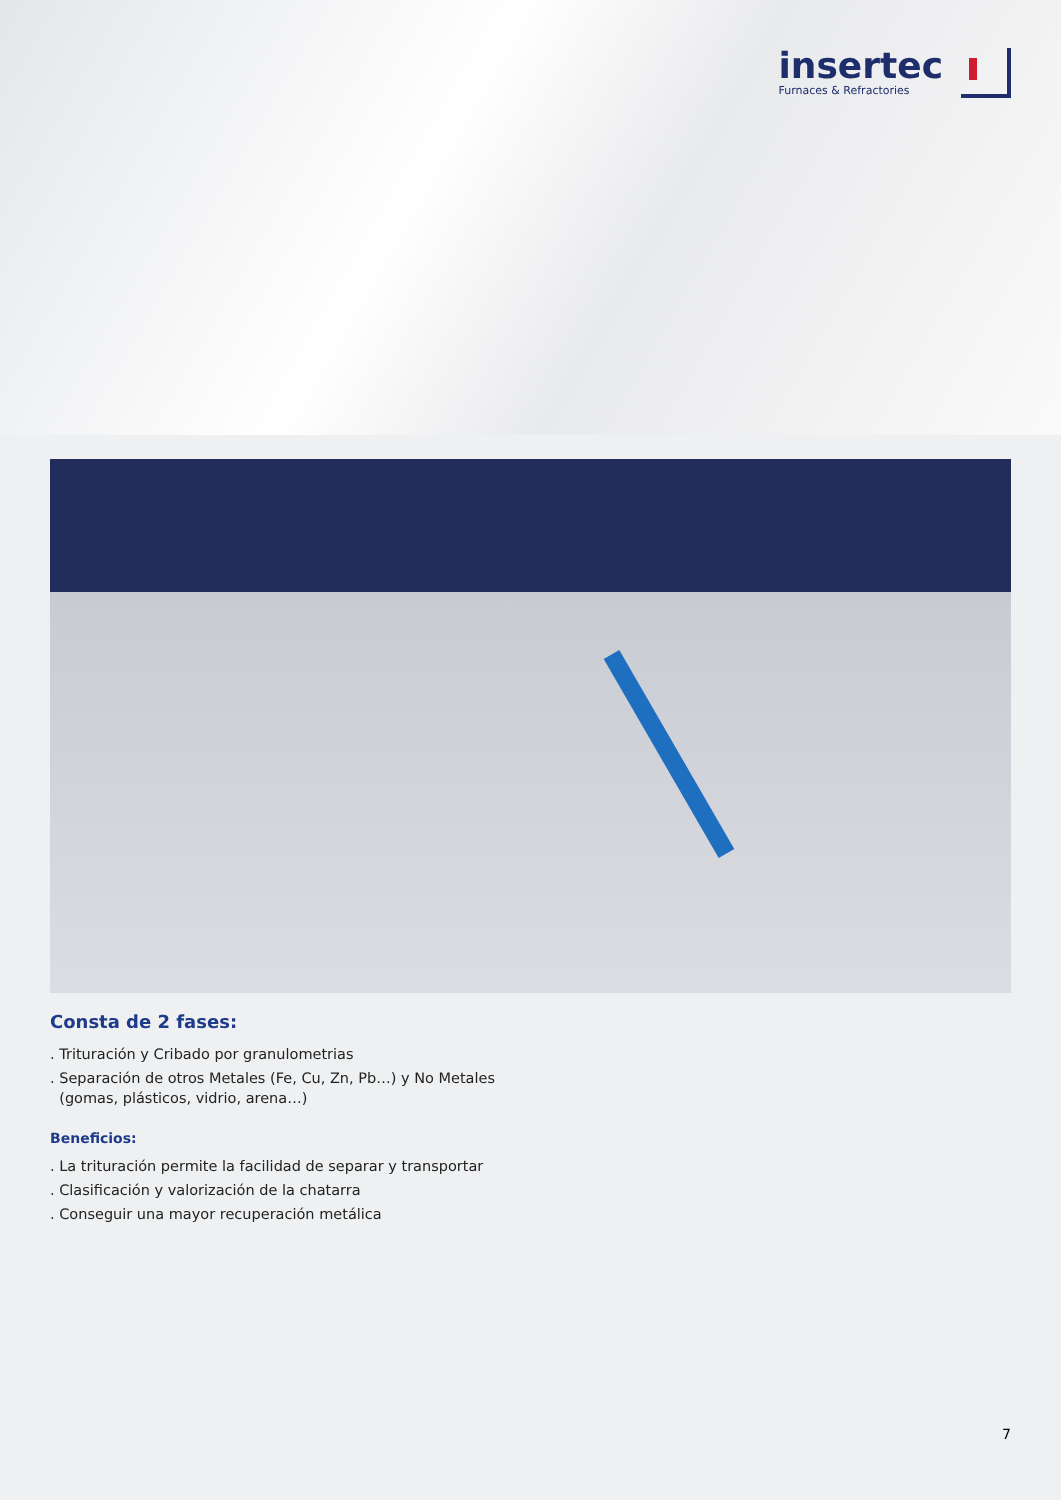insertec
Furnaces & Refractories
Consta de 2 fases:
. Trituración y Cribado por granulometrias
. Separación de otros Metales (Fe, Cu, Zn, Pb…) y No Metales
(gomas, plásticos, vidrio, arena…)
Beneficios:
. La trituración permite la facilidad de separar y transportar
. Clasificación y valorización de la chatarra
. Conseguir una mayor recuperación metálica
7